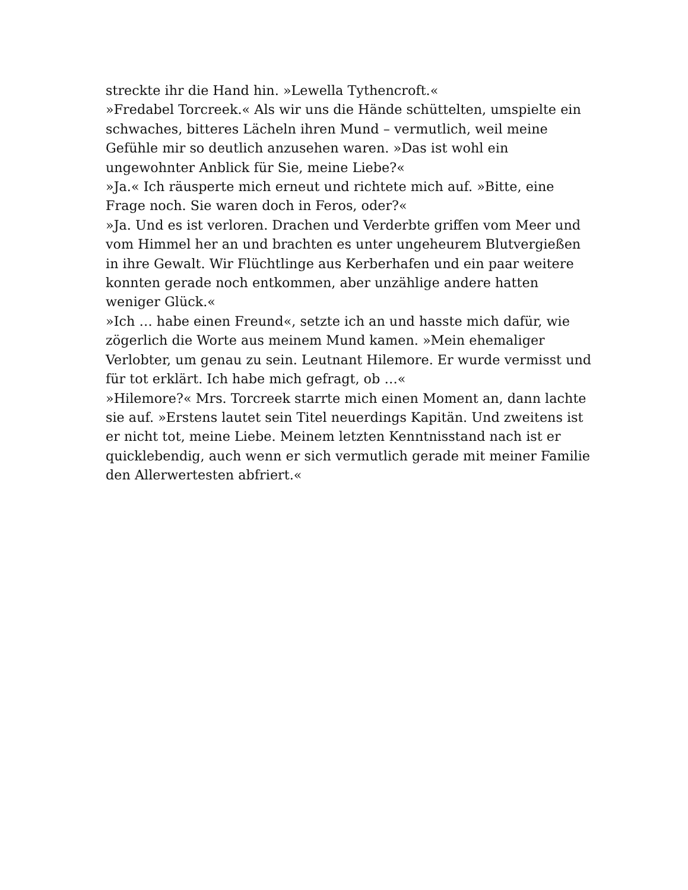streckte ihr die Hand hin. »Lewella Tythencroft.«
»Fredabel Torcreek.« Als wir uns die Hände schüttelten, umspielte ein schwaches, bitteres Lächeln ihren Mund – vermutlich, weil meine Gefühle mir so deutlich anzusehen waren. »Das ist wohl ein ungewohnter Anblick für Sie, meine Liebe?«
»Ja.« Ich räusperte mich erneut und richtete mich auf. »Bitte, eine Frage noch. Sie waren doch in Feros, oder?«
»Ja. Und es ist verloren. Drachen und Verderbte griffen vom Meer und vom Himmel her an und brachten es unter ungeheurem Blutvergießen in ihre Gewalt. Wir Flüchtlinge aus Kerberhafen und ein paar weitere konnten gerade noch entkommen, aber unzählige andere hatten weniger Glück.«
»Ich … habe einen Freund«, setzte ich an und hasste mich dafür, wie zögerlich die Worte aus meinem Mund kamen. »Mein ehemaliger Verlobter, um genau zu sein. Leutnant Hilemore. Er wurde vermisst und für tot erklärt. Ich habe mich gefragt, ob …«
»Hilemore?« Mrs. Torcreek starrte mich einen Moment an, dann lachte sie auf. »Erstens lautet sein Titel neuerdings Kapitän. Und zweitens ist er nicht tot, meine Liebe. Meinem letzten Kenntnisstand nach ist er quicklebendig, auch wenn er sich vermutlich gerade mit meiner Familie den Allerwertesten abfriert.«